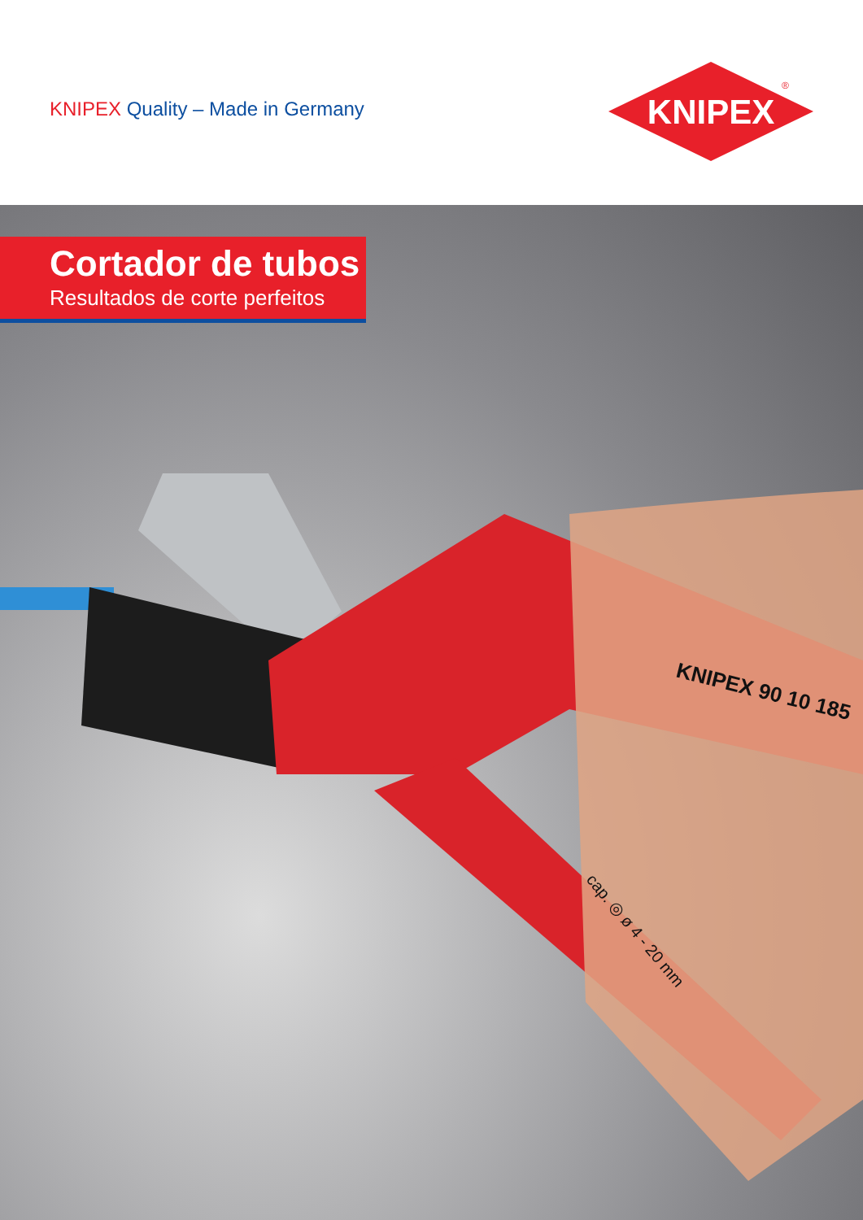KNIPEX Quality – Made in Germany
KNIPEX
®
Cortador de tubos
Resultados de corte perfeitos
KNIPEX 90 10 185
cap. ◎ ø 4 - 20 mm